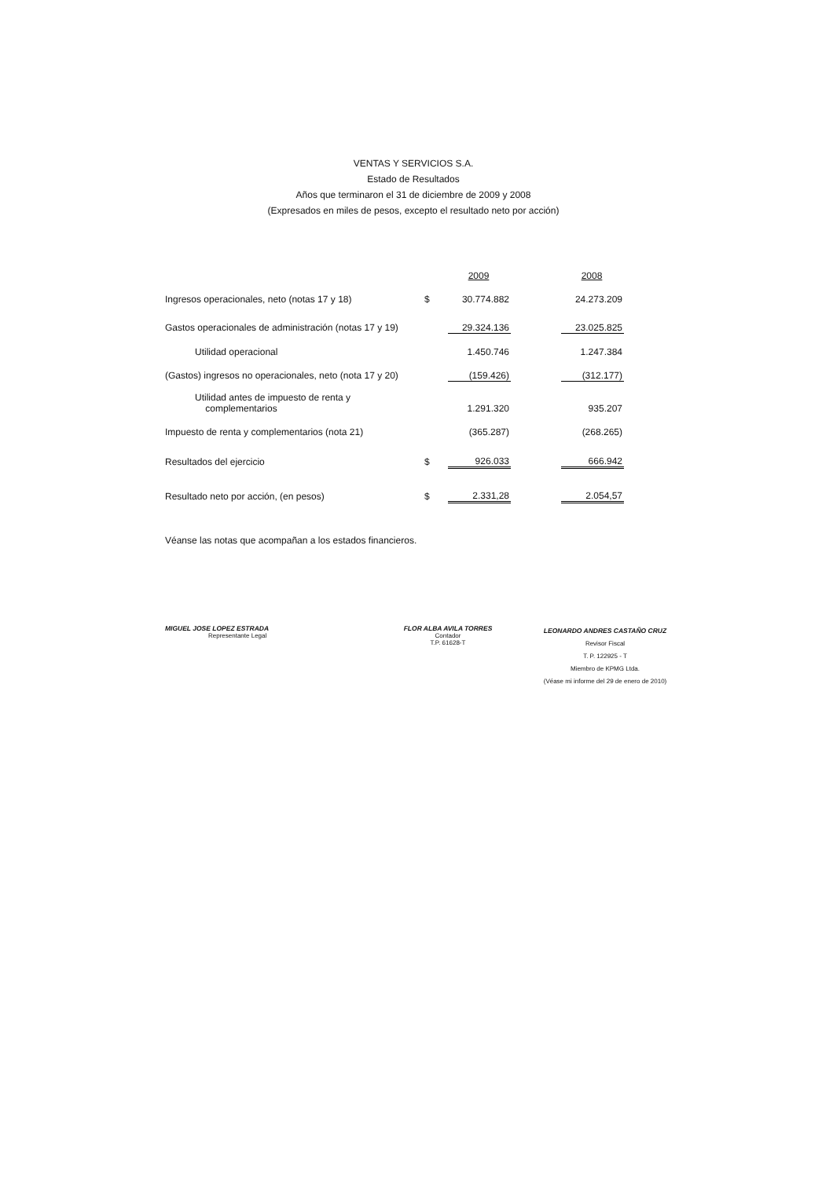VENTAS Y SERVICIOS S.A.
Estado de Resultados
Años que terminaron el 31 de diciembre de 2009 y 2008
(Expresados en miles de pesos, excepto el resultado neto por acción)
| | | 2009 | | 2008 |
| Ingresos operacionales, neto (notas 17 y 18) | $ | 30.774.882 | | 24.273.209 |
| Gastos operacionales de administración (notas 17 y 19) | | 29.324.136 | | 23.025.825 |
| Utilidad operacional | | 1.450.746 | | 1.247.384 |
| (Gastos) ingresos no operacionales, neto (nota 17 y 20) | | (159.426) | | (312.177) |
| Utilidad antes de impuesto de renta y complementarios | | 1.291.320 | | 935.207 |
| Impuesto de renta y complementarios (nota 21) | | (365.287) | | (268.265) |
| Resultados del ejercicio | $ | 926.033 | | 666.942 |
| Resultado neto por acción, (en pesos) | $ | 2.331,28 | | 2.054,57 |
Véanse las notas que acompañan a los estados financieros.
MIGUEL JOSE LOPEZ ESTRADA
Representante Legal
FLOR ALBA AVILA TORRES
Contador
T.P. 61628-T
LEONARDO ANDRES CASTAÑO CRUZ
Revisor Fiscal
T. P. 122925 - T
Miembro de KPMG Ltda.
(Véase mi informe del 29 de enero de 2010)